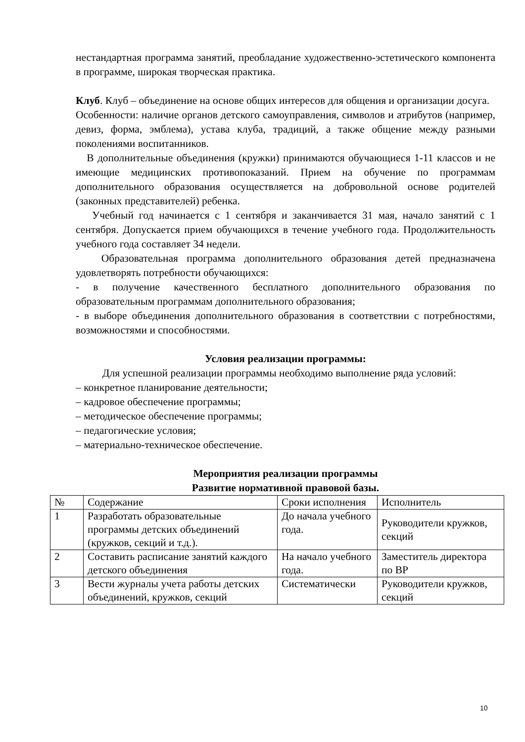нестандартная программа занятий, преобладание художественно-эстетического компонента в программе, широкая творческая практика.
Клуб. Клуб – объединение на основе общих интересов для общения и организации досуга.
Особенности: наличие органов детского самоуправления, символов и атрибутов (например, девиз, форма, эмблема), устава клуба, традиций, а также общение между разными поколениями воспитанников.
В дополнительные объединения (кружки) принимаются обучающиеся 1-11 классов и не имеющие медицинских противопоказаний. Прием на обучение по программам дополнительного образования осуществляется на добровольной основе родителей (законных представителей) ребенка.
Учебный год начинается с 1 сентября и заканчивается 31 мая, начало занятий с 1 сентября. Допускается прием обучающихся в течение учебного года. Продолжительность учебного года составляет 34 недели.
Образовательная программа дополнительного образования детей предназначена удовлетворять потребности обучающихся:
- в получение качественного бесплатного дополнительного образования по образовательным программам дополнительного образования;
- в выборе объединения дополнительного образования в соответствии с потребностями, возможностями и способностями.
Условия реализации программы:
Для успешной реализации программы необходимо выполнение ряда условий:
– конкретное планирование деятельности;
– кадровое обеспечение программы;
– методическое обеспечение программы;
– педагогические условия;
– материально-техническое обеспечение.
Мероприятия реализации программы
Развитие нормативной правовой базы.
| № | Содержание | Сроки исполнения | Исполнитель |
| 1 | Разработать образовательные программы детских объединений (кружков, секций и т.д.). | До начала учебного года. | Руководители кружков, секций |
| 2 | Составить расписание занятий каждого детского объединения | На начало учебного года. | Заместитель директора по ВР |
| 3 | Вести журналы учета работы детских объединений, кружков, секций | Систематически | Руководители кружков, секций |
10